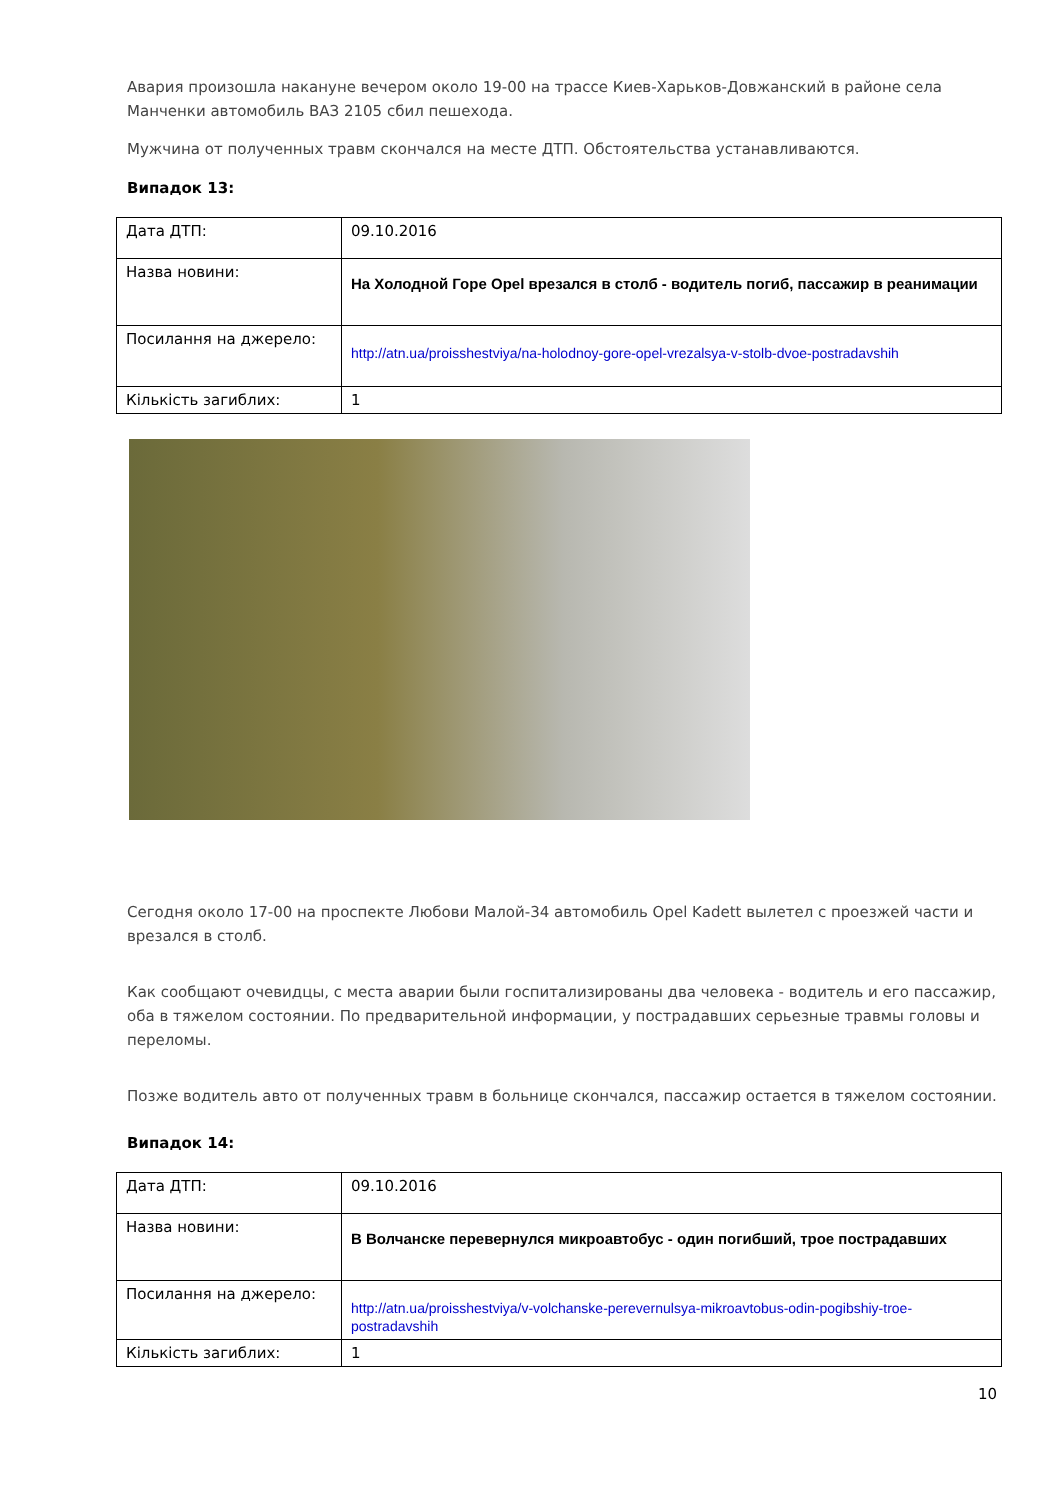Авария произошла накануне вечером около 19-00 на трассе Киев-Харьков-Довжанский в районе села Манченки автомобиль ВАЗ 2105 сбил пешехода.
Мужчина от полученных травм скончался на месте ДТП. Обстоятельства устанавливаются.
Випадок 13:
| Дата ДТП: | 09.10.2016 |
| Назва новини: | На Холодной Горе Opel врезался в столб - водитель погиб, пассажир в реанимации |
| Посилання на джерело: | http://atn.ua/proisshestviya/na-holodnoy-gore-opel-vrezalsya-v-stolb-dvoe-postradavshih |
| Кількість загиблих: | 1 |
Сегодня около 17-00 на проспекте Любови Малой-34 автомобиль Opel Kadett вылетел с проезжей части и врезался в столб.
Как сообщают очевидцы, с места аварии были госпитализированы два человека - водитель и его пассажир, оба в тяжелом состоянии. По предварительной информации, у пострадавших серьезные травмы головы и переломы.
Позже водитель авто от полученных травм в больнице скончался, пассажир остается в тяжелом состоянии.
Випадок 14:
| Дата ДТП: | 09.10.2016 |
| Назва новини: | В Волчанске перевернулся микроавтобус - один погибший, трое пострадавших |
| Посилання на джерело: | http://atn.ua/proisshestviya/v-volchanske-perevernulsya-mikroavtobus-odin-pogibshiy-troe-postradavshih |
| Кількість загиблих: | 1 |
10